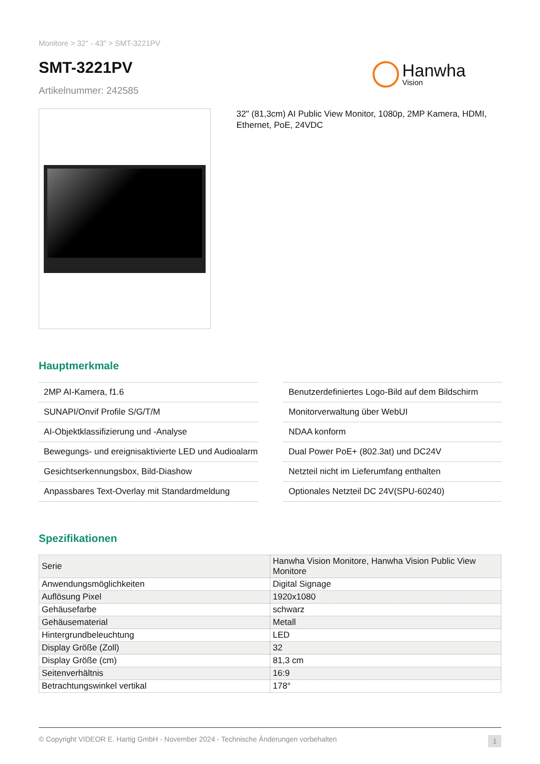Monitore > 32" - 43" > SMT-3221PV
SMT-3221PV
Artikelnummer: 242585
Hanwha
Vision
32" (81,3cm) AI Public View Monitor, 1080p, 2MP Kamera, HDMI, Ethernet, PoE, 24VDC
Hauptmerkmale
2MP AI-Kamera, f1.6
SUNAPI/Onvif Profile S/G/T/M
AI-Objektklassifizierung und -Analyse
Bewegungs- und ereignisaktivierte LED und Audioalarm
Gesichtserkennungsbox, Bild-Diashow
Anpassbares Text-Overlay mit Standardmeldung
Benutzerdefiniertes Logo-Bild auf dem Bildschirm
Monitorverwaltung über WebUI
NDAA konform
Dual Power PoE+ (802.3at) und DC24V
Netzteil nicht im Lieferumfang enthalten
Optionales Netzteil DC 24V(SPU-60240)
Spezifikationen
| Serie | Hanwha Vision Monitore, Hanwha Vision Public View Monitore |
| Anwendungsmöglichkeiten | Digital Signage |
| Auflösung Pixel | 1920x1080 |
| Gehäusefarbe | schwarz |
| Gehäusematerial | Metall |
| Hintergrundbeleuchtung | LED |
| Display Größe (Zoll) | 32 |
| Display Größe (cm) | 81,3 cm |
| Seitenverhältnis | 16:9 |
| Betrachtungswinkel vertikal | 178° |
© Copyright VIDEOR E. Hartig GmbH - November 2024 - Technische Änderungen vorbehalten 1